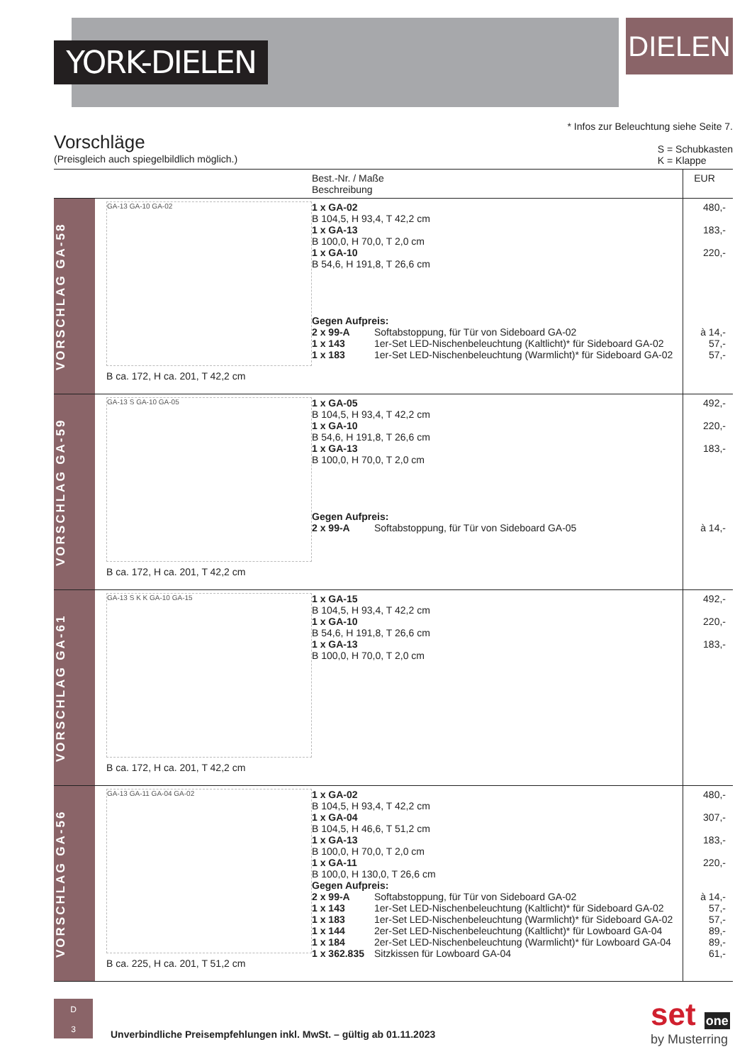YORK-DIELEN
DIELEN
* Infos zur Beleuchtung siehe Seite 7.
S = Schubkasten
K = Klappe
Vorschläge
(Preisgleich auch spiegelbildlich möglich.)
| | | Best.-Nr. / Maße Beschreibung | EUR |
| --- | --- | --- | --- |
| VORSCHLAG GA-58 | GA-13 GA-10 GA-02 B ca. 172, H ca. 201, T 42,2 cm | 1 x GA-02 B 104,5, H 93,4, T 42,2 cm 1 x GA-13 B 100,0, H 70,0, T 2,0 cm 1 x GA-10 B 54,6, H 191,8, T 26,6 cm Gegen Aufpreis: 2 x 99-A Softabstoppung, für Tür von Sideboard GA-02 1 x 143 1er-Set LED-Nischenbeleuchtung (Kaltlicht)* für Sideboard GA-02 1 x 183 1er-Set LED-Nischenbeleuchtung (Warmlicht)* für Sideboard GA-02 | 480,- 183,- 220,- à 14,- 57,- 57,- |
| VORSCHLAG GA-59 | GA-13 S GA-10 GA-05 B ca. 172, H ca. 201, T 42,2 cm | 1 x GA-05 B 104,5, H 93,4, T 42,2 cm 1 x GA-10 B 54,6, H 191,8, T 26,6 cm 1 x GA-13 B 100,0, H 70,0, T 2,0 cm Gegen Aufpreis: 2 x 99-A Softabstoppung, für Tür von Sideboard GA-05 | 492,- 220,- 183,- à 14,- |
| VORSCHLAG GA-61 | GA-13 S K K GA-10 GA-15 B ca. 172, H ca. 201, T 42,2 cm | 1 x GA-15 B 104,5, H 93,4, T 42,2 cm 1 x GA-10 B 54,6, H 191,8, T 26,6 cm 1 x GA-13 B 100,0, H 70,0, T 2,0 cm | 492,- 220,- 183,- |
| VORSCHLAG GA-56 | GA-13 GA-11 GA-04 GA-02 B ca. 225, H ca. 201, T 51,2 cm | 1 x GA-02 B 104,5, H 93,4, T 42,2 cm 1 x GA-04 B 104,5, H 46,6, T 51,2 cm 1 x GA-13 B 100,0, H 70,0, T 2,0 cm 1 x GA-11 B 100,0, H 130,0, T 26,6 cm Gegen Aufpreis: 2 x 99-A Softabstoppung, für Tür von Sideboard GA-02 1 x 143 1er-Set LED-Nischenbeleuchtung (Kaltlicht)* für Sideboard GA-02 1 x 183 1er-Set LED-Nischenbeleuchtung (Warmlicht)* für Sideboard GA-02 1 x 144 2er-Set LED-Nischenbeleuchtung (Kaltlicht)* für Lowboard GA-04 1 x 184 2er-Set LED-Nischenbeleuchtung (Warmlicht)* für Lowboard GA-04 1 x 362.835 Sitzkissen für Lowboard GA-04 | 480,- 307,- 183,- 220,- à 14,- 57,- 57,- 89,- 89,- 61,- |
D
3
Unverbindliche Preisempfehlungen inkl. MwSt. – gültig ab 01.11.2023
set one
by Musterring